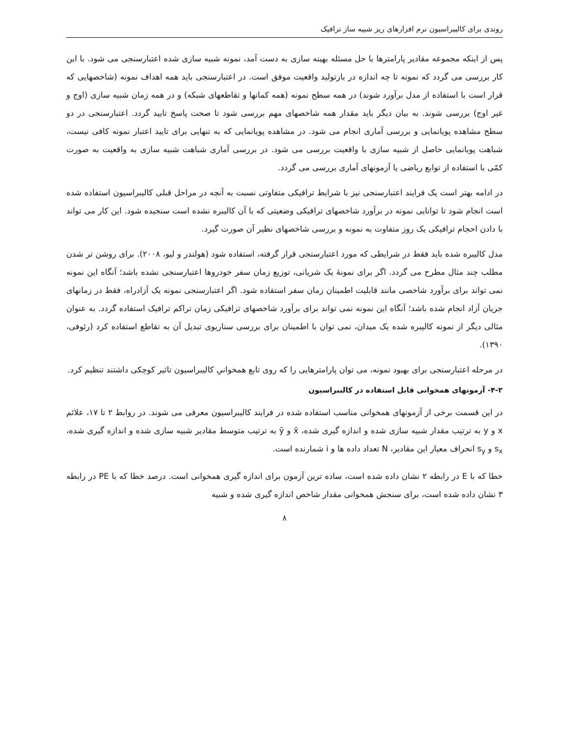روندی برای کالیبراسیون نرم افزارهای ریز شبیه ساز ترافیک
پس از اینکه مجموعه مقادیر پارامترها با حل مسئله بهینه سازی به دست آمد، نمونه شبیه سازی شده اعتبارسنجی می شود. با این کار بررسی می گردد که نمونه تا چه اندازه در بازتولید واقعیت موفق است. در اعتبارسنجی باید همه اهداف نمونه (شاخصهایی که قرار است با استفاده از مدل برآورد شوند) در همه سطح نمونه (همه کمانها و تقاطعهای شبکه) و در همه زمان شبیه سازی (اوج و غیر اوج) بررسی شوند. به بیان دیگر باید مقدار همه شاخصهای مهم بررسی شود تا صحت پاسخ تایید گردد. اعتبارسنجی در دو سطح مشاهده پویانمایی و بررسی آماری انجام می شود. در مشاهده پویانمایی که به تنهایی برای تایید اعتبار نمونه کافی نیست، شباهت پویانمایی حاصل از شبیه سازی با واقعیت بررسی می شود. در بررسی آماری شباهت شبیه سازی به واقعیت به صورت کمّی با استفاده از توابع ریاضی یا آزمونهای آماری بررسی می گردد.
در ادامه بهتر است یک فرایند اعتبارسنجی نیز با شرایط ترافیکی متفاوتی نسبت به آنچه در مراحل قبلی کالیبراسیون استفاده شده است انجام شود تا توانایی نمونه در برآورد شاخصهای ترافیکی وضعیتی که با آن کالیبره نشده است سنجیده شود. این کار می تواند با دادن احجام ترافیکی یک روز متفاوت به نمونه و بررسی شاخصهای نظیر آن صورت گیرد.
مدل کالیبره شده باید فقط در شرایطی که مورد اعتبارسنجی قرار گرفته، استفاده شود (هولندر و لیو، ۲۰۰۸). برای روشن تر شدن مطلب چند مثال مطرح می گردد. اگر برای نمونهٔ یک شریانی، توزیع زمان سفر خودروها اعتبارسنجی نشده باشد؛ آنگاه این نمونه نمی تواند برای برآورد شاخصی مانند قابلیت اطمینان زمان سفر استفاده شود. اگر اعتبارسنجی نمونه یک آزادراه، فقط در زمانهای جریان آزاد انجام شده باشد؛ آنگاه این نمونه نمی تواند برای برآورد شاخصهای ترافیکی زمان تراکم ترافیک استفاده گردد. به عنوان مثالی دیگر از نمونه کالیبره شده یک میدان، نمی توان با اطمینان برای بررسی سناریوی تبدیل آن به تقاطع استفاده کرد (رئوفی، ۱۳۹۰).
در مرحله اعتبارسنجی برای بهبود نمونه، می توان پارامترهایی را که روی تابع همخوانیِ کالیبراسیون تاثیر کوچکی داشتند تنظیم کرد.
۴-۲- آزمونهای همخوانی قابل استفاده در کالیبراسیون
در این قسمت برخی از آزمونهای همخوانی مناسب استفاده شده در فرایند کالیبراسیون معرفی می شوند. در روابط ۲ تا ۱۷، علائم x و y به ترتیب مقدار شبیه سازی شده و اندازه گیری شده، x̄ و ȳ به ترتیب متوسط مقادیر شبیه سازی شده و اندازه گیری شده، s<sub>x</sub> و s<sub>y</sub> انحراف معیار این مقادیر، N تعداد داده ها و i شمارنده است.
خطا که با E در رابطه ۲ نشان داده شده است، ساده ترین آزمون برای اندازه گیری همخوانی است. درصد خطا که با PE در رابطه ۳ نشان داده شده است، برای سنجش همخوانی مقدار شاخص اندازه گیری شده و شبیه
۸